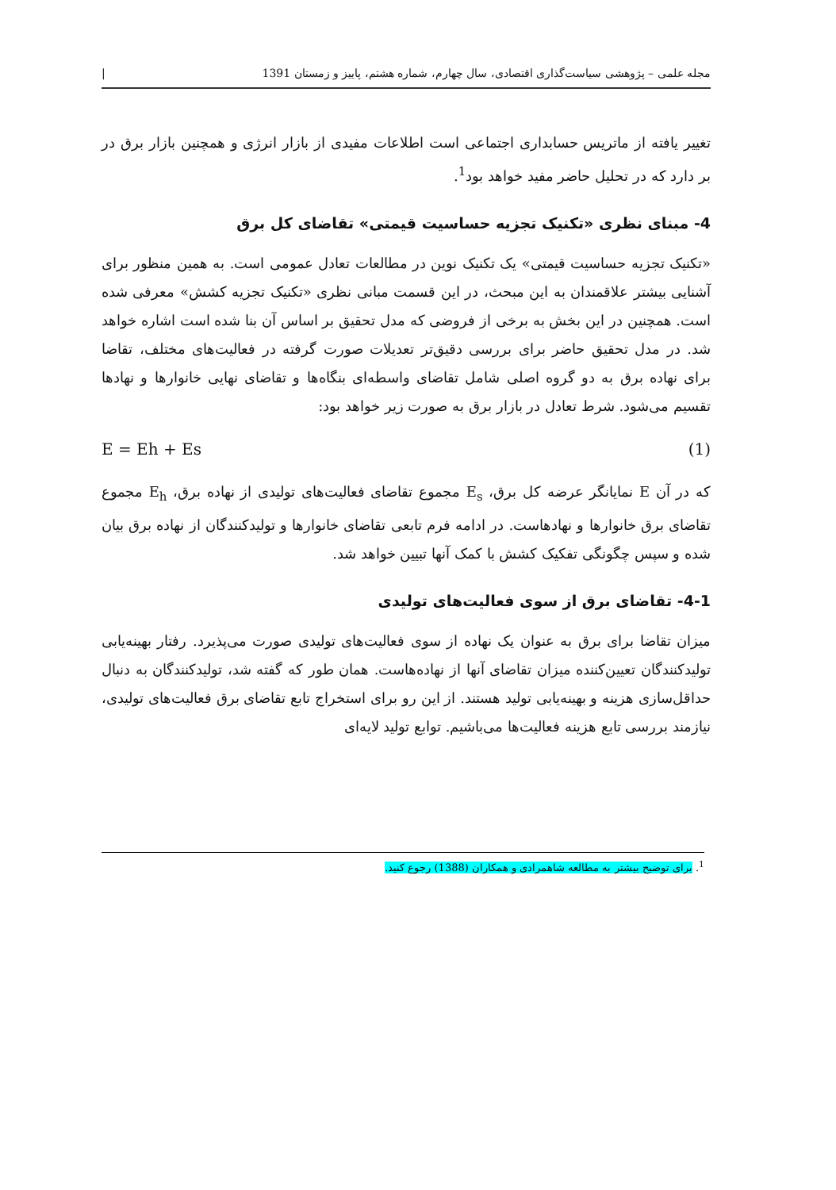مجله علمی – پژوهشی سیاست‌گذاری اقتصادی، سال چهارم، شماره هشتم، پاییز و زمستان 1391 |
تغییر یافته از ماتریس حسابداری اجتماعی است اطلاعات مفیدی از بازار انرژی و همچنین بازار برق در بر دارد که در تحلیل حاضر مفید خواهد بود<sup>1</sup>.
4- مبنای نظری «تکنیک تجزیه حساسیت قیمتی» تقاضای کل برق
«تکنیک تجزیه حساسیت قیمتی» یک تکنیک نوین در مطالعات تعادل عمومی است. به همین منظور برای آشنایی بیشتر علاقمندان به این مبحث، در این قسمت مبانی نظری «تکنیک تجزیه کشش» معرفی شده است. همچنین در این بخش به برخی از فروضی که مدل تحقیق بر اساس آن بنا شده است اشاره خواهد شد. در مدل تحقیق حاضر برای بررسی دقیق‌تر تعدیلات صورت گرفته در فعالیت‌های مختلف، تقاضا برای نهاده برق به دو گروه اصلی شامل تقاضای واسطه‌ای بنگاه‌ها و تقاضای نهایی خانوارها و نهادها تقسیم می‌شود. شرط تعادل در بازار برق به صورت زیر خواهد بود:
E = Eh + Es (1)
که در آن E نمایانگر عرضه کل برق، E<sub>s</sub> مجموع تقاضای فعالیت‌های تولیدی از نهاده برق، E<sub>h</sub> مجموع تقاضای برق خانوارها و نهادهاست. در ادامه فرم تابعی تقاضای خانوارها و تولیدکنندگان از نهاده برق بیان شده و سپس چگونگی تفکیک کشش با کمک آنها تبیین خواهد شد.
4-1- تقاضای برق از سوی فعالیت‌های تولیدی
میزان تقاضا برای برق به عنوان یک نهاده از سوی فعالیت‌های تولیدی صورت می‌پذیرد. رفتار بهینه‌یابی تولیدکنندگان تعیین‌کننده میزان تقاضای آنها از نهاده‌هاست. همان طور که گفته شد، تولیدکنندگان به دنبال حداقل‌سازی هزینه و بهینه‌یابی تولید هستند. از این رو برای استخراج تابع تقاضای برق فعالیت‌های تولیدی، نیازمند بررسی تابع هزینه فعالیت‌ها می‌باشیم. توابع تولید لایه‌ای
<sup>1</sup>. برای توضیح بیشتر به مطالعه شاهمرادی و همکاران (1388) رجوع کنید.